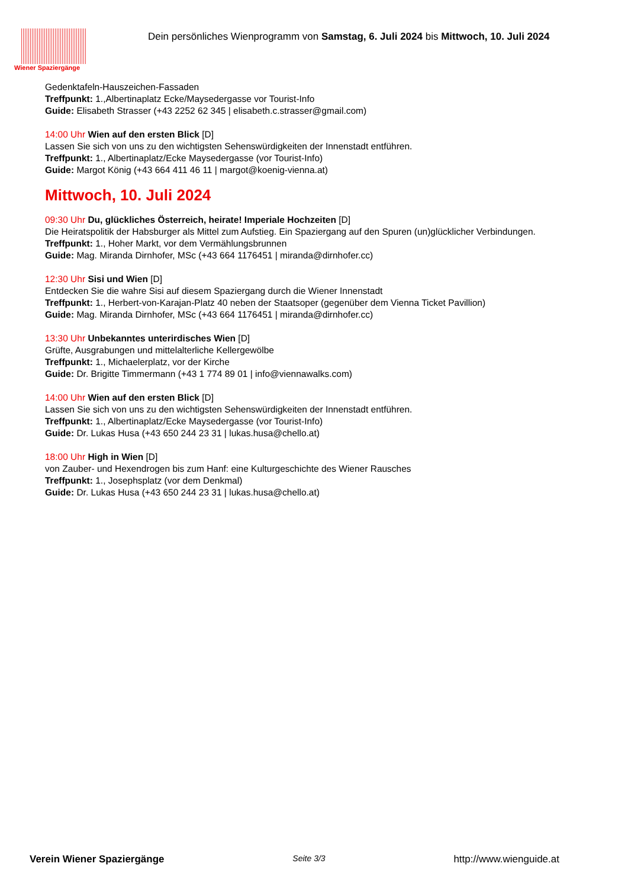Wiener Spaziergänge
Dein persönliches Wienprogramm von Samstag, 6. Juli 2024 bis Mittwoch, 10. Juli 2024
Gedenktafeln-Hauszeichen-Fassaden
Treffpunkt: 1.,Albertinaplatz Ecke/Maysedergasse vor Tourist-Info
Guide: Elisabeth Strasser (+43 2252 62 345 | elisabeth.c.strasser@gmail.com)
14:00 Uhr Wien auf den ersten Blick [D]
Lassen Sie sich von uns zu den wichtigsten Sehenswürdigkeiten der Innenstadt entführen.
Treffpunkt: 1., Albertinaplatz/Ecke Maysedergasse (vor Tourist-Info)
Guide: Margot König (+43 664 411 46 11 | margot@koenig-vienna.at)
Mittwoch, 10. Juli 2024
09:30 Uhr Du, glückliches Österreich, heirate! Imperiale Hochzeiten [D]
Die Heiratspolitik der Habsburger als Mittel zum Aufstieg. Ein Spaziergang auf den Spuren (un)glücklicher Verbindungen.
Treffpunkt: 1., Hoher Markt, vor dem Vermählungsbrunnen
Guide: Mag. Miranda Dirnhofer, MSc (+43 664 1176451 | miranda@dirnhofer.cc)
12:30 Uhr Sisi und Wien [D]
Entdecken Sie die wahre Sisi auf diesem Spaziergang durch die Wiener Innenstadt
Treffpunkt: 1., Herbert-von-Karajan-Platz 40 neben der Staatsoper (gegenüber dem Vienna Ticket Pavillion)
Guide: Mag. Miranda Dirnhofer, MSc (+43 664 1176451 | miranda@dirnhofer.cc)
13:30 Uhr Unbekanntes unterirdisches Wien [D]
Grüfte, Ausgrabungen und mittelalterliche Kellergewölbe
Treffpunkt: 1., Michaelerplatz, vor der Kirche
Guide: Dr. Brigitte Timmermann (+43 1 774 89 01 | info@viennawalks.com)
14:00 Uhr Wien auf den ersten Blick [D]
Lassen Sie sich von uns zu den wichtigsten Sehenswürdigkeiten der Innenstadt entführen.
Treffpunkt: 1., Albertinaplatz/Ecke Maysedergasse (vor Tourist-Info)
Guide: Dr. Lukas Husa (+43 650 244 23 31 | lukas.husa@chello.at)
18:00 Uhr High in Wien [D]
von Zauber- und Hexendrogen bis zum Hanf: eine Kulturgeschichte des Wiener Rausches
Treffpunkt: 1., Josephsplatz (vor dem Denkmal)
Guide: Dr. Lukas Husa (+43 650 244 23 31 | lukas.husa@chello.at)
Verein Wiener Spaziergänge Seite 3/3 http://www.wienguide.at